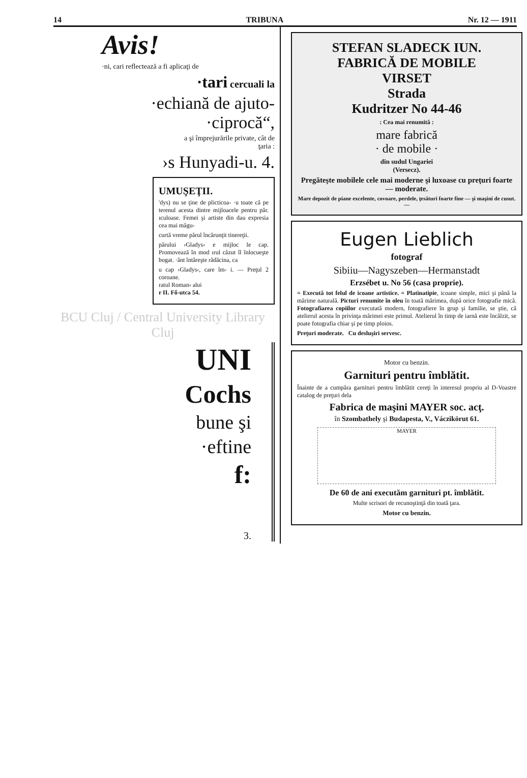14 TRIBUNA Nr. 12 — 1911
Avis!
·ni, cari reflectează a fi aplicaţi de
·tari cercuali la
·echiană de ajuto-
·ciprocă“,
a şi împrejurările private, cât de
ţaria :
›s Hunyadi-u. 4.
UMUŞEŢII.
'dys) nu se ţine de plicticoa- ·u toate că pe terenul acesta dintre mijloacele pentru păr. ıculoase. Femei şi artiste din dau expresia cea mai măgu-
curtă vreme părul încărunţit tinereţii.
părului ›Gladys‹ e mijloc le cap. Promovează în mod ırul căzut îl înlocueşte bogat. ·ânt întăreşte rădăcina, ca
u cap ›Gladys‹, care îm- i. — Preţul 2 coroane.
ratul Roman‹ alui
r II. Fő-utca 54.
BCU Cluj / Central University Library Cluj
UNI
Cochs
bune şi
·eftine
f:
3.
STEFAN SLADECK IUN.
FABRICĂ DE MOBILE
VIRSET
Strada
Kudritzer No 44-46
: Cea mai renumită :
mare fabrică
· de mobile ·
din sudul Ungariei
(Versecz).
Pregăteşte mobilele cele mai moderne şi luxoase cu preţuri foarte — moderate.
Mare depozit de piane excelente, covoare, perdele, ţesături foarte fine — şi maşini de cusut. —
Eugen Lieblich
fotograf
Sibiiu—Nagyszeben—Hermanstadt
Erzsébet u. No 56 (casa proprie).
= Execută tot felul de icoane artistice. = Platinatipie, icoane simple, mici şi până la mărime naturală. Picturi renumite în oleu în toată mărimea, după orice fotografie mică. Fotografiarea copiilor executată modern, fotografiere în grup şi familie, se ştie, că atelierul acesta în privinţa mărimei este primul. Atelierul în timp de iarnă este încălzit, se poate fotografia chiar şi pe timp ploios.
Preţuri moderate. Cu desluşiri servesc.
Motor cu benzin.
Garnituri pentru îmblătit.
Înainte de a cumpăra garnituri pentru îmblătit cereţi în interesul propriu al D-Voastre catalog de preţuri dela
Fabrica de maşini MAYER soc. acţ.
în Szombathely şi Budapesta, V., Váczikörut 61.
MAYER
De 60 de ani executăm garnituri pt. îmblătit.
Multe scrisori de recunoştinţă din toată ţara.
Motor cu benzin.